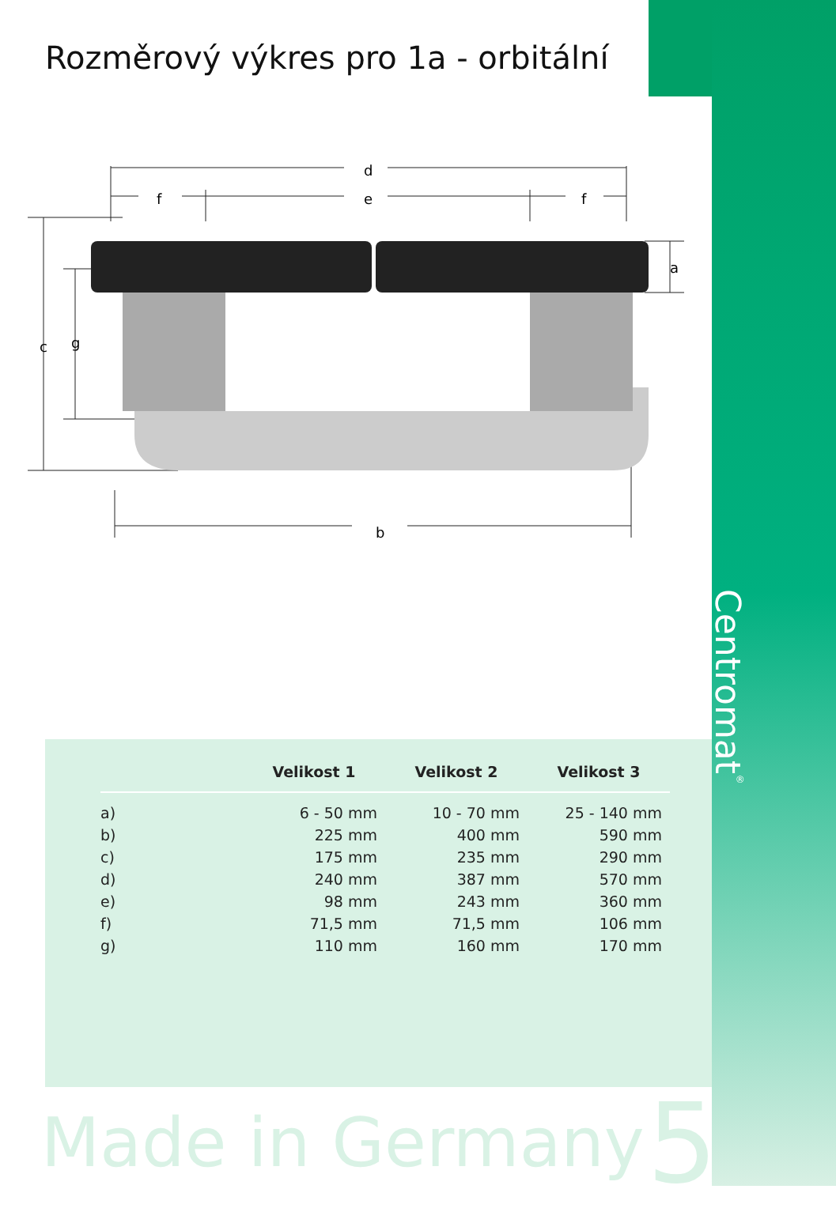Rozměrový výkres pro 1a - orbitální
Centromat<sup>®</sup>
d
f
e
f
a
c
g
b
| | Velikost 1 | Velikost 2 | Velikost 3 |
| --- | --- | --- | --- |
| a) | 6 - 50 mm | 10 - 70 mm | 25 - 140 mm |
| b) | 225 mm | 400 mm | 590 mm |
| c) | 175 mm | 235 mm | 290 mm |
| d) | 240 mm | 387 mm | 570 mm |
| e) | 98 mm | 243 mm | 360 mm |
| f) | 71,5 mm | 71,5 mm | 106 mm |
| g) | 110 mm | 160 mm | 170 mm |
Made in Germany 5